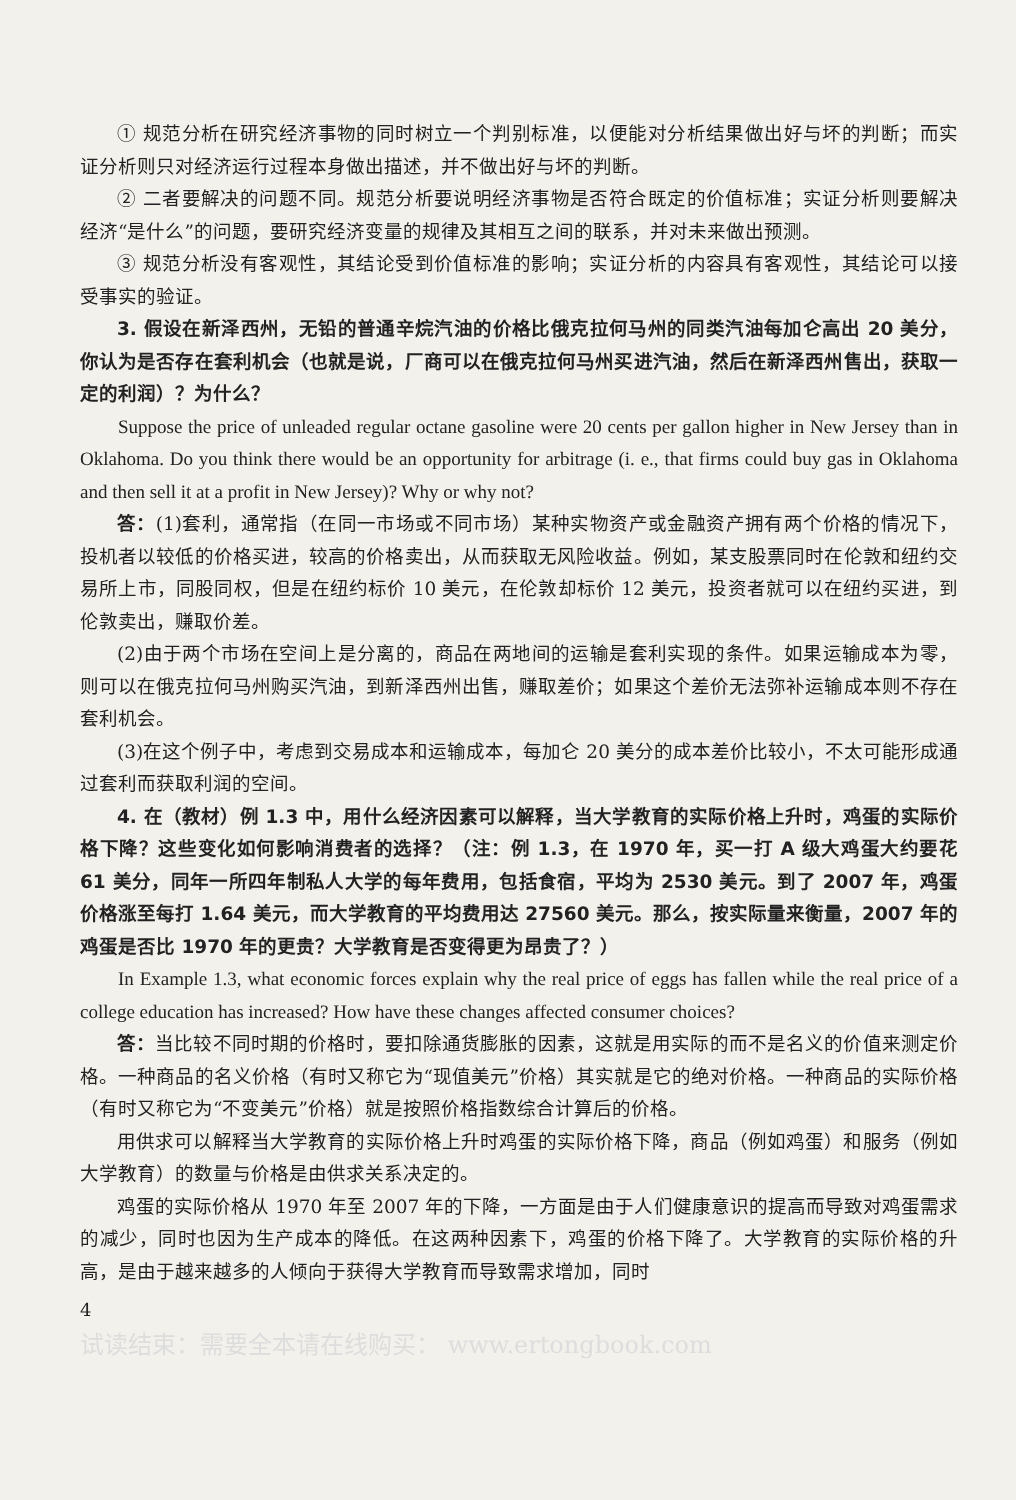① 规范分析在研究经济事物的同时树立一个判别标准，以便能对分析结果做出好与坏的判断；而实证分析则只对经济运行过程本身做出描述，并不做出好与坏的判断。
② 二者要解决的问题不同。规范分析要说明经济事物是否符合既定的价值标准；实证分析则要解决经济“是什么”的问题，要研究经济变量的规律及其相互之间的联系，并对未来做出预测。
③ 规范分析没有客观性，其结论受到价值标准的影响；实证分析的内容具有客观性，其结论可以接受事实的验证。
3. 假设在新泽西州，无铅的普通辛烷汽油的价格比俄克拉何马州的同类汽油每加仑高出 20 美分，你认为是否存在套利机会（也就是说，厂商可以在俄克拉何马州买进汽油，然后在新泽西州售出，获取一定的利润）？为什么？
Suppose the price of unleaded regular octane gasoline were 20 cents per gallon higher in New Jersey than in Oklahoma. Do you think there would be an opportunity for arbitrage (i. e., that firms could buy gas in Oklahoma and then sell it at a profit in New Jersey)? Why or why not?
答：(1)套利，通常指（在同一市场或不同市场）某种实物资产或金融资产拥有两个价格的情况下，投机者以较低的价格买进，较高的价格卖出，从而获取无风险收益。例如，某支股票同时在伦敦和纽约交易所上市，同股同权，但是在纽约标价 10 美元，在伦敦却标价 12 美元，投资者就可以在纽约买进，到伦敦卖出，赚取价差。
(2)由于两个市场在空间上是分离的，商品在两地间的运输是套利实现的条件。如果运输成本为零，则可以在俄克拉何马州购买汽油，到新泽西州出售，赚取差价；如果这个差价无法弥补运输成本则不存在套利机会。
(3)在这个例子中，考虑到交易成本和运输成本，每加仑 20 美分的成本差价比较小，不太可能形成通过套利而获取利润的空间。
4. 在（教材）例 1.3 中，用什么经济因素可以解释，当大学教育的实际价格上升时，鸡蛋的实际价格下降？这些变化如何影响消费者的选择？（注：例 1.3，在 1970 年，买一打 A 级大鸡蛋大约要花 61 美分，同年一所四年制私人大学的每年费用，包括食宿，平均为 2530 美元。到了 2007 年，鸡蛋价格涨至每打 1.64 美元，而大学教育的平均费用达 27560 美元。那么，按实际量来衡量，2007 年的鸡蛋是否比 1970 年的更贵？大学教育是否变得更为昂贵了？）
In Example 1.3, what economic forces explain why the real price of eggs has fallen while the real price of a college education has increased? How have these changes affected consumer choices?
答：当比较不同时期的价格时，要扣除通货膨胀的因素，这就是用实际的而不是名义的价值来测定价格。一种商品的名义价格（有时又称它为“现值美元”价格）其实就是它的绝对价格。一种商品的实际价格（有时又称它为“不变美元”价格）就是按照价格指数综合计算后的价格。
用供求可以解释当大学教育的实际价格上升时鸡蛋的实际价格下降，商品（例如鸡蛋）和服务（例如大学教育）的数量与价格是由供求关系决定的。
鸡蛋的实际价格从 1970 年至 2007 年的下降，一方面是由于人们健康意识的提高而导致对鸡蛋需求的减少，同时也因为生产成本的降低。在这两种因素下，鸡蛋的价格下降了。大学教育的实际价格的升高，是由于越来越多的人倾向于获得大学教育而导致需求增加，同时
4
试读结束：需要全本请在线购买： www.ertongbook.com